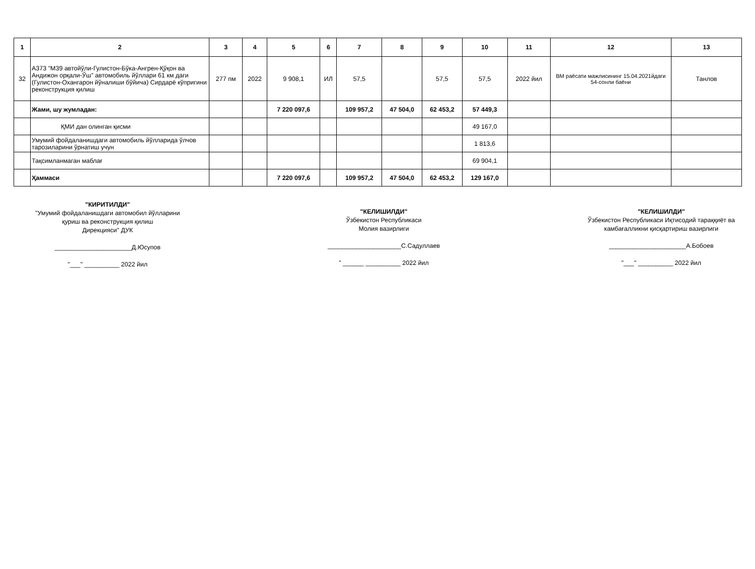| 1 | 2 | 3 | 4 | 5 | 6 | 7 | 8 | 9 | 10 | 11 | 12 | 13 |
| --- | --- | --- | --- | --- | --- | --- | --- | --- | --- | --- | --- | --- |
| 32 | А373 "М39 автойўли-Гулистон-Бўка-Ангрен-Қўқон ва Андижон орқали-Ўш" автомобиль йўллари 61 км даги (Гулистон-Охангарон йўналиши бўйича) Сирдарё кўпригини реконструкция қилиш | 277 пм | 2022 | 9 908,1 | ИЛ | 57,5 | | 57,5 | 57,5 | 2022 йил | ВМ раёсати мажлисининг 15.04.2021йдаги 54-сонли баёни | Танлов |
| | Жами, шу жумладан: | | | 7 220 097,6 | | 109 957,2 | 47 504,0 | 62 453,2 | 57 449,3 | | | |
| | ҚМИ дан олинган қисми | | | | | | | | 49 167,0 | | | |
| | Умумий фойдаланишдаги автомобиль йўлларида ўлчов тарозиларини ўрнатиш учун | | | | | | | | 1 813,6 | | | |
| | Тақсимланмаган маблағ | | | | | | | | 69 904,1 | | | |
| | Ҳаммаси | | | 7 220 097,6 | | 109 957,2 | 47 504,0 | 62 453,2 | 129 167,0 | | | |
"КИРИТИЛДИ"
"Умумий фойдаланишдаги автомобил йўлларини
қуриш ва реконструкция қилиш
Дирекцияси" ДУК
______________________Д.Юсупов
"___" __________ 2022 йил
"КЕЛИШИЛДИ"
Ўзбекистон Республикаси
Молия вазирлиги
_____________________С.Садуллаев
" ______ __________ 2022 йил
"КЕЛИШИЛДИ"
Ўзбекистон Республикаси Иқтисодий тараққиёт ва
камбағалликни қисқартириш вазирлиги
______________________А.Бобоев
"___" __________ 2022 йил